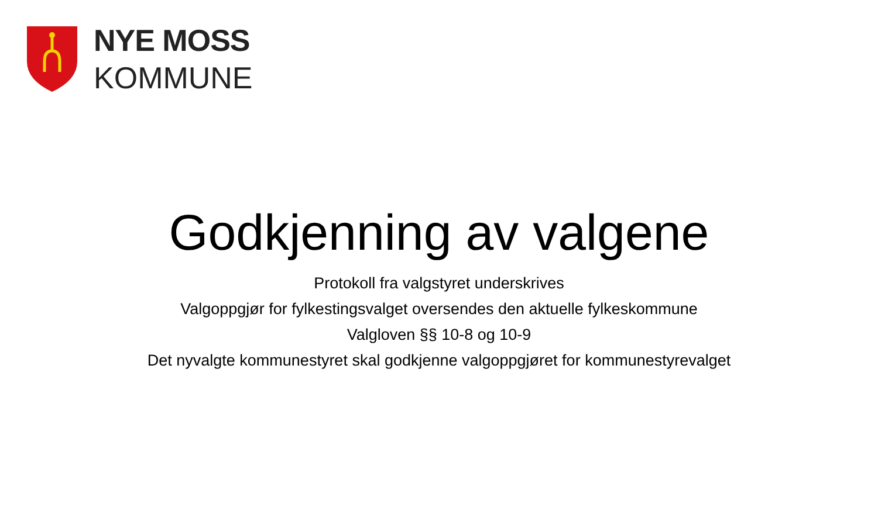NYE MOSS
KOMMUNE
Godkjenning av valgene
Protokoll fra valgstyret underskrives
Valgoppgjør for fylkestingsvalget oversendes den aktuelle fylkeskommune
Valgloven §§ 10-8 og 10-9
Det nyvalgte kommunestyret skal godkjenne valgoppgjøret for kommunestyrevalget